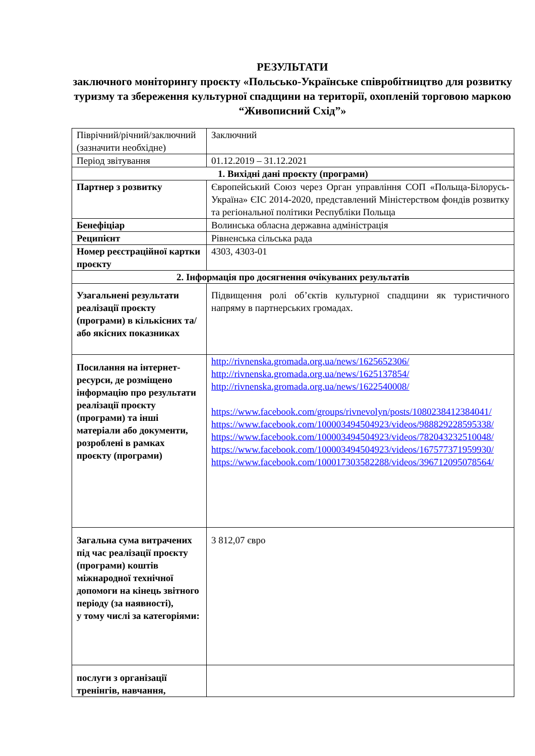РЕЗУЛЬТАТИ
заключного моніторингу проєкту «Польсько-Українське співробітництво для розвитку туризму та збереження культурної спадщини на території, охопленій торговою маркою “Живописний Схід”»
| Піврічний/річний/заключний (зазначити необхідне) | Заключний |
| Період звітування | 01.12.2019 – 31.12.2021 |
| 1. Вихідні дані проєкту (програми) | |
| Партнер з розвитку | Європейський Союз через Орган управління СОП «Польща-Білорусь-Україна» ЄІС 2014-2020, представлений Міністерством фондів розвитку та регіональної політики Республіки Польща |
| Бенефіціар | Волинська обласна державна адміністрація |
| Реципієнт | Рівненська сільська рада |
| Номер реєстраційної картки проєкту | 4303, 4303-01 |
| 2. Інформація про досягнення очікуваних результатів | |
| Узагальнені результати реалізації проєкту (програми) в кількісних та/або якісних показниках | Підвищення ролі об’єктів культурної спадщини як туристичного напряму в партнерських громадах. |
| Посилання на інтернет-ресурси, де розміщено інформацію про результати реалізації проєкту (програми) та інші матеріали або документи, розроблені в рамках проєкту (програми) | http://rivnenska.gromada.org.ua/news/1625652306/ http://rivnenska.gromada.org.ua/news/1625137854/ http://rivnenska.gromada.org.ua/news/1622540008/ https://www.facebook.com/groups/rivnevolyn/posts/1080238412384041/ https://www.facebook.com/100003494504923/videos/988829228595338/ https://www.facebook.com/100003494504923/videos/782043232510048/ https://www.facebook.com/100003494504923/videos/167577371959930/ https://www.facebook.com/100017303582288/videos/396712095078564/ |
| Загальна сума витрачених під час реалізації проєкту (програми) коштів міжнародної технічної допомоги на кінець звітного періоду (за наявності), у тому числі за категоріями: | 3 812,07 євро |
| послуги з організації тренінгів, навчання, | |